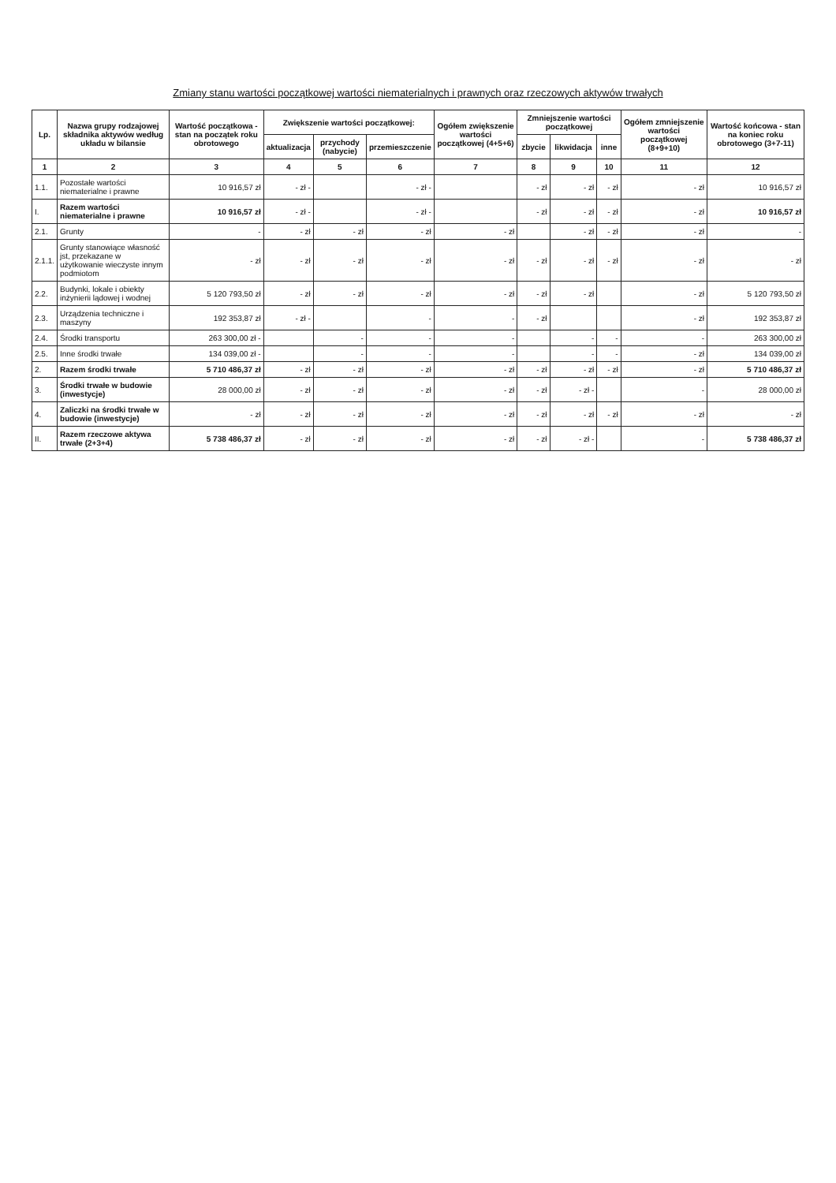Zmiany stanu wartości początkowej wartości niematerialnych i prawnych oraz rzeczowych aktywów trwałych
| Lp. | Nazwa grupy rodzajowej składnika aktywów według układu w bilansie | Wartość początkowa - stan na początek roku obrotowego | Zwiększenie wartości początkowej: | | | Ogółem zwiększenie wartości początkowej (4+5+6) | Zmniejszenie wartości początkowej | | | Ogółem zmniejszenie wartości początkowej (8+9+10) | Wartość końcowa - stan na koniec roku obrotowego (3+7-11) |
| --- | --- | --- | --- | --- | --- | --- | --- | --- | --- | --- | --- |
| | | | aktualizacja | przychody (nabycie) | przemieszczenie | | zbycie | likwidacja | inne | | |
| 1 | 2 | 3 | 4 | 5 | 6 | 7 | 8 | 9 | 10 | 11 | 12 |
| 1.1. | Pozostałe wartości niematerialne i prawne | 10 916,57 zł | - zł - | | - zł - | | - zł | - zł | - zł | - zł | 10 916,57 zł |
| I. | Razem wartości niematerialne i prawne | 10 916,57 zł | - zł - | | - zł - | | - zł | - zł | - zł | - zł | 10 916,57 zł |
| 2.1. | Grunty | - | - zł | - zł | - zł | - zł | | - zł | - zł | - zł | - |
| 2.1.1. | Grunty stanowiące własność jst, przekazane w użytkowanie wieczyste innym podmiotom | - zł | - zł | - zł | - zł | - zł | - zł | - zł | - zł | - zł | - zł |
| 2.2. | Budynki, lokale i obiekty inżynierii lądowej i wodnej | 5 120 793,50 zł | - zł | - zł | - zł | - zł | - zł | - zł | | - zł | 5 120 793,50 zł |
| 2.3. | Urządzenia techniczne i maszyny | 192 353,87 zł | - zł - | | - | - | - zł | | | - zł | 192 353,87 zł |
| 2.4. | Środki transportu | 263 300,00 zł - | | - | - | - | | - | - | - | 263 300,00 zł |
| 2.5. | Inne środki trwałe | 134 039,00 zł - | | - | - | - | | - | - | - zł | 134 039,00 zł |
| 2. | Razem środki trwałe | 5 710 486,37 zł | - zł | - zł | - zł | - zł | - zł | - zł | - zł | - zł | 5 710 486,37 zł |
| 3. | Środki trwałe w budowie (inwestycje) | 28 000,00 zł | - zł | - zł | - zł | - zł | - zł | - zł - | | - | 28 000,00 zł |
| 4. | Zaliczki na środki trwałe w budowie (inwestycje) | - zł | - zł | - zł | - zł | - zł | - zł | - zł | - zł | - zł | - zł |
| II. | Razem rzeczowe aktywa trwałe (2+3+4) | 5 738 486,37 zł | - zł | - zł | - zł | - zł | - zł | - zł - | | - | 5 738 486,37 zł |